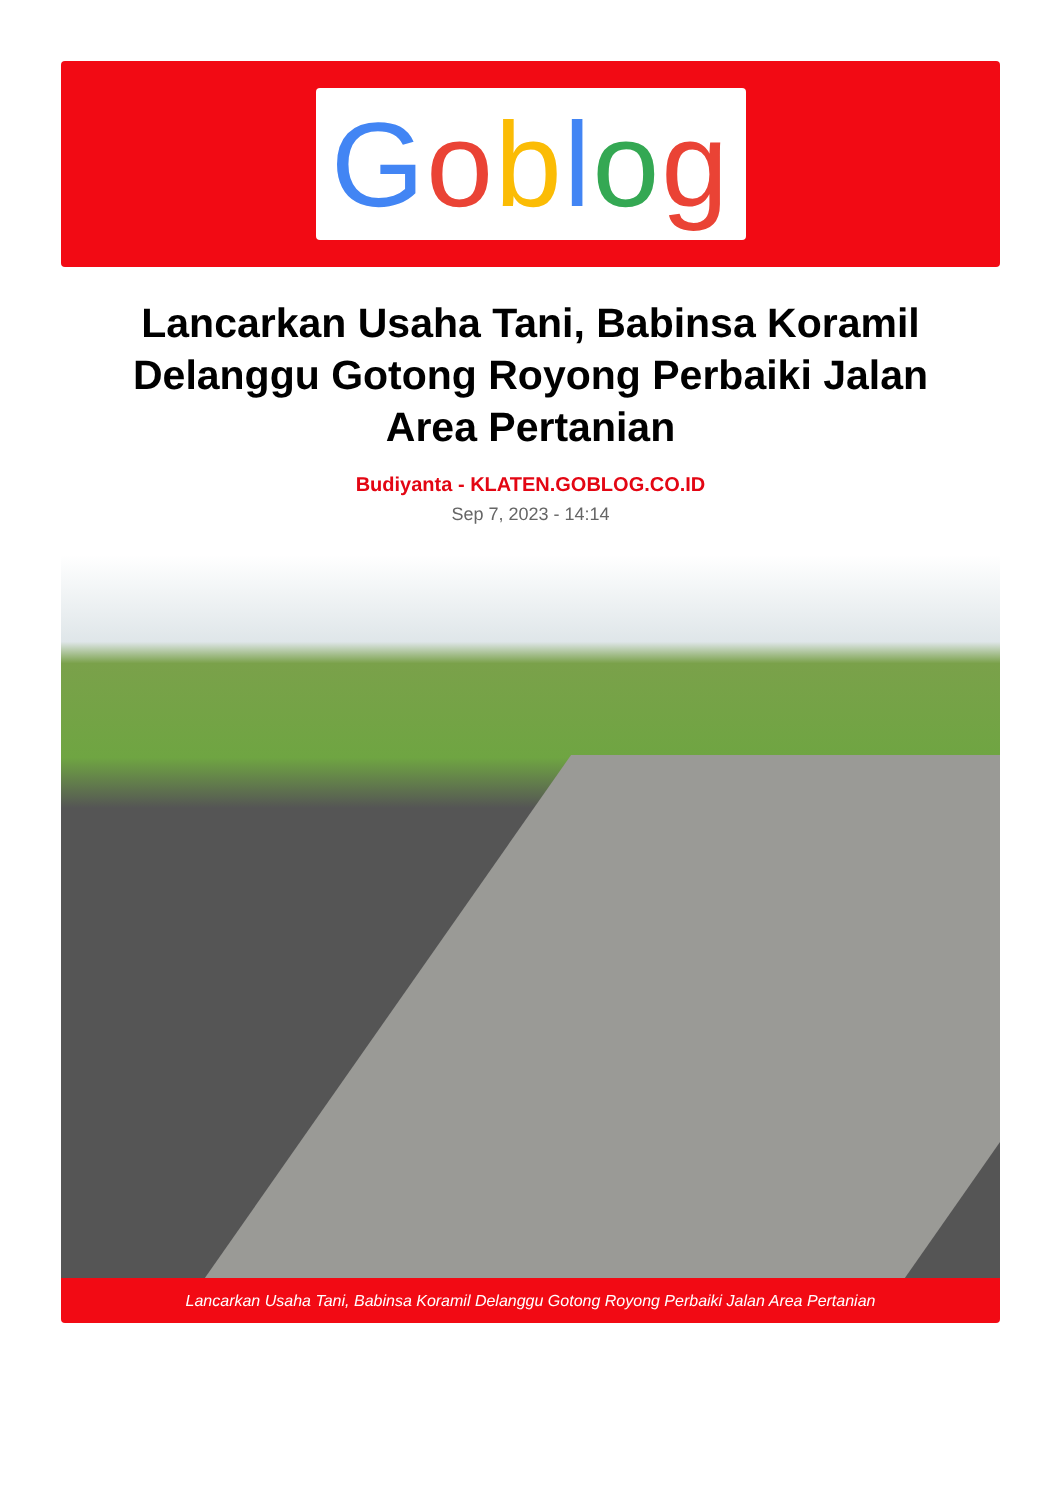Goblog
Lancarkan Usaha Tani, Babinsa Koramil Delanggu Gotong Royong Perbaiki Jalan Area Pertanian
Budiyanta - KLATEN.GOBLOG.CO.ID
Sep 7, 2023 - 14:14
Lancarkan Usaha Tani, Babinsa Koramil Delanggu Gotong Royong Perbaiki Jalan Area Pertanian